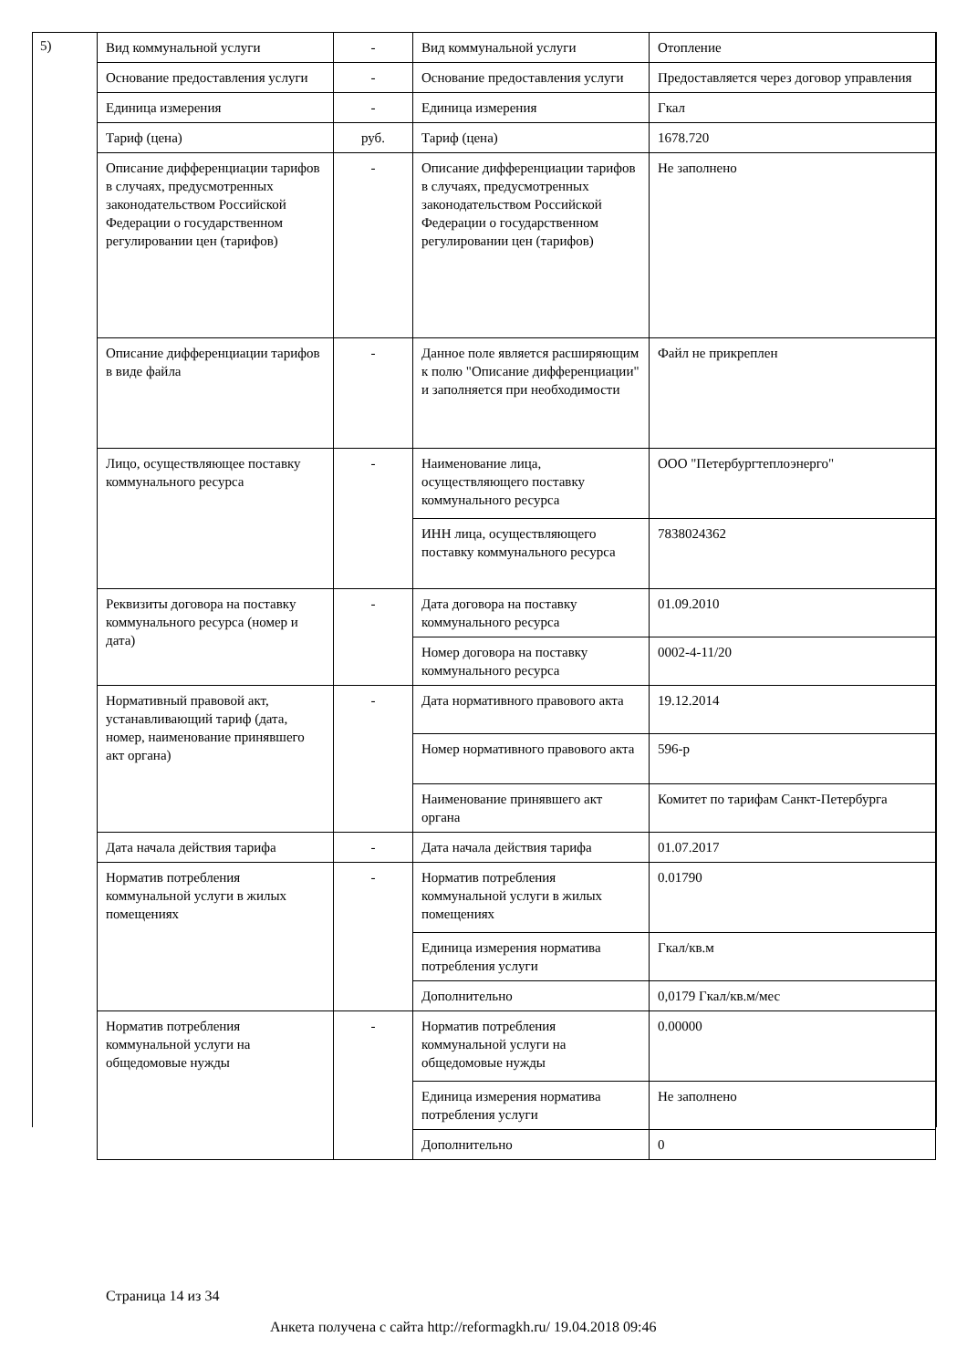5)
| Вид коммунальной услуги | - | Вид коммунальной услуги | Отопление |
| Основание предоставления услуги | - | Основание предоставления услуги | Предоставляется через договор управления |
| Единица измерения | - | Единица измерения | Гкал |
| Тариф (цена) | руб. | Тариф (цена) | 1678.720 |
| Описание дифференциации тарифов в случаях, предусмотренных законодательством Российской Федерации о государственном регулировании цен (тарифов) | - | Описание дифференциации тарифов в случаях, предусмотренных законодательством Российской Федерации о государственном регулировании цен (тарифов) | Не заполнено |
| Описание дифференциации тарифов в виде файла | - | Данное поле является расширяющим к полю "Описание дифференциации" и заполняется при необходимости | Файл не прикреплен |
| Лицо, осуществляющее поставку коммунального ресурса | - | Наименование лица, осуществляющего поставку коммунального ресурса | ООО "Петербургтеплоэнерго" |
| | | ИНН лица, осуществляющего поставку коммунального ресурса | 7838024362 |
| Реквизиты договора на поставку коммунального ресурса (номер и дата) | - | Дата договора на поставку коммунального ресурса | 01.09.2010 |
| | | Номер договора на поставку коммунального ресурса | 0002-4-11/20 |
| Нормативный правовой акт, устанавливающий тариф (дата, номер, наименование принявшего акт органа) | - | Дата нормативного правового акта | 19.12.2014 |
| | | Номер нормативного правового акта | 596-р |
| | | Наименование принявшего акт органа | Комитет по тарифам Санкт-Петербурга |
| Дата начала действия тарифа | - | Дата начала действия тарифа | 01.07.2017 |
| Норматив потребления коммунальной услуги в жилых помещениях | - | Норматив потребления коммунальной услуги в жилых помещениях | 0.01790 |
| | | Единица измерения норматива потребления услуги | Гкал/кв.м |
| | | Дополнительно | 0,0179 Гкал/кв.м/мес |
| Норматив потребления коммунальной услуги на общедомовые нужды | - | Норматив потребления коммунальной услуги на общедомовые нужды | 0.00000 |
| | | Единица измерения норматива потребления услуги | Не заполнено |
| | | Дополнительно | 0 |
Страница 14 из 34
Анкета получена с сайта http://reformagkh.ru/ 19.04.2018 09:46